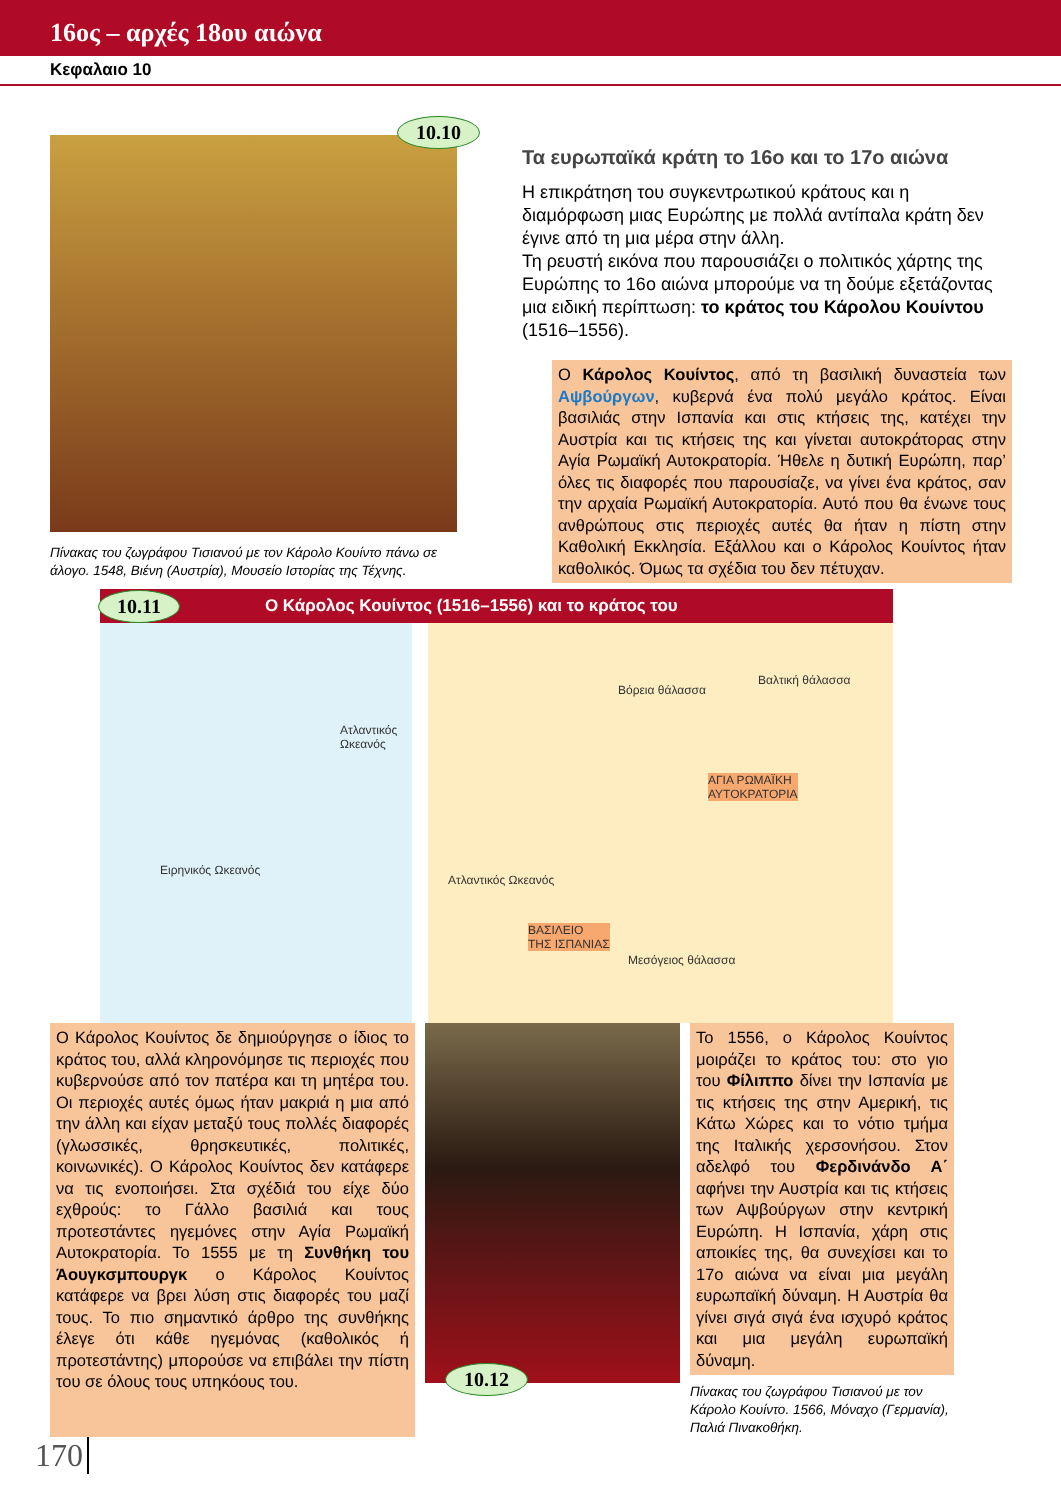16ος – αρχές 18ου αιώνα
Κεφαλαιο 10
10.10
Πίνακας του ζωγράφου Τισιανού με τον Κάρολο Κουίντο πάνω σε άλογο. 1548, Βιένη (Αυστρία), Μουσείο Ιστορίας της Τέχνης.
Τα ευρωπαϊκά κράτη το 16ο και το 17ο αιώνα
Η επικράτηση του συγκεντρωτικού κράτους και η διαμόρφωση μιας Ευρώπης με πολλά αντίπαλα κράτη δεν έγινε από τη μια μέρα στην άλλη.
Τη ρευστή εικόνα που παρουσιάζει ο πολιτικός χάρτης της Ευρώπης το 16ο αιώνα μπορούμε να τη δούμε εξετάζοντας μια ειδική περίπτωση: το κράτος του Κάρολου Κουίντου (1516–1556).
Ο Κάρολος Κουίντος, από τη βασιλική δυναστεία των Αψβούργων, κυβερνά ένα πολύ μεγάλο κράτος. Είναι βασιλιάς στην Ισπανία και στις κτήσεις της, κατέχει την Αυστρία και τις κτήσεις της και γίνεται αυτοκράτορας στην Αγία Ρωμαϊκή Αυτοκρατορία. Ήθελε η δυτική Ευρώπη, παρ’ όλες τις διαφορές που παρουσίαζε, να γίνει ένα κράτος, σαν την αρχαία Ρωμαϊκή Αυτοκρατορία. Αυτό που θα ένωνε τους ανθρώπους στις περιοχές αυτές θα ήταν η πίστη στην Καθολική Εκκλησία. Εξάλλου και ο Κάρολος Κουίντος ήταν καθολικός. Όμως τα σχέδια του δεν πέτυχαν.
10.11 Ο Κάρολος Κουίντος (1516–1556) και το κράτος του
Ειρηνικός Ωκεανός
Ατλαντικός Ωκεανός
Βόρεια θάλασσα
Βαλτική θάλασσα
ΑΓΙΑ ΡΩΜΑΪΚΗ
ΑΥΤΟΚΡΑΤΟΡΙΑ
Ατλαντικός Ωκεανός
ΒΑΣΙΛΕΙΟ
ΤΗΣ ΙΣΠΑΝΙΑΣ
Μεσόγειος θάλασσα
Ο Κάρολος Κουίντος δε δημιούργησε ο ίδιος το κράτος του, αλλά κληρονόμησε τις περιοχές που κυβερνούσε από τον πατέρα και τη μητέρα του. Οι περιοχές αυτές όμως ήταν μακριά η μια από την άλλη και είχαν μεταξύ τους πολλές διαφορές (γλωσσικές, θρησκευτικές, πολιτικές, κοινωνικές). Ο Κάρολος Κουίντος δεν κατάφερε να τις ενοποιήσει. Στα σχέδιά του είχε δύο εχθρούς: το Γάλλο βασιλιά και τους προτεστάντες ηγεμόνες στην Αγία Ρωμαϊκή Αυτοκρατορία. Το 1555 με τη Συνθήκη του Άουγκσμπουργκ ο Κάρολος Κουίντος κατάφερε να βρει λύση στις διαφορές του μαζί τους. Το πιο σημαντικό άρθρο της συνθήκης έλεγε ότι κάθε ηγεμόνας (καθολικός ή προτεστάντης) μπορούσε να επιβάλει την πίστη του σε όλους τους υπηκόους του.
10.12
Το 1556, ο Κάρολος Κουίντος μοιράζει το κράτος του: στο γιο του Φίλιππο δίνει την Ισπανία με τις κτήσεις της στην Αμερική, τις Κάτω Χώρες και το νότιο τμήμα της Ιταλικής χερσονήσου. Στον αδελφό του Φερδινάνδο Α΄ αφήνει την Αυστρία και τις κτήσεις των Αψβούργων στην κεντρική Ευρώπη. Η Ισπανία, χάρη στις αποικίες της, θα συνεχίσει και το 17ο αιώνα να είναι μια μεγάλη ευρωπαϊκή δύναμη. Η Αυστρία θα γίνει σιγά σιγά ένα ισχυρό κράτος και μια μεγάλη ευρωπαϊκή δύναμη.
Πίνακας του ζωγράφου Τισιανού με τον Κάρολο Κουίντο. 1566, Μόναχο (Γερμανία), Παλιά Πινακοθήκη.
170